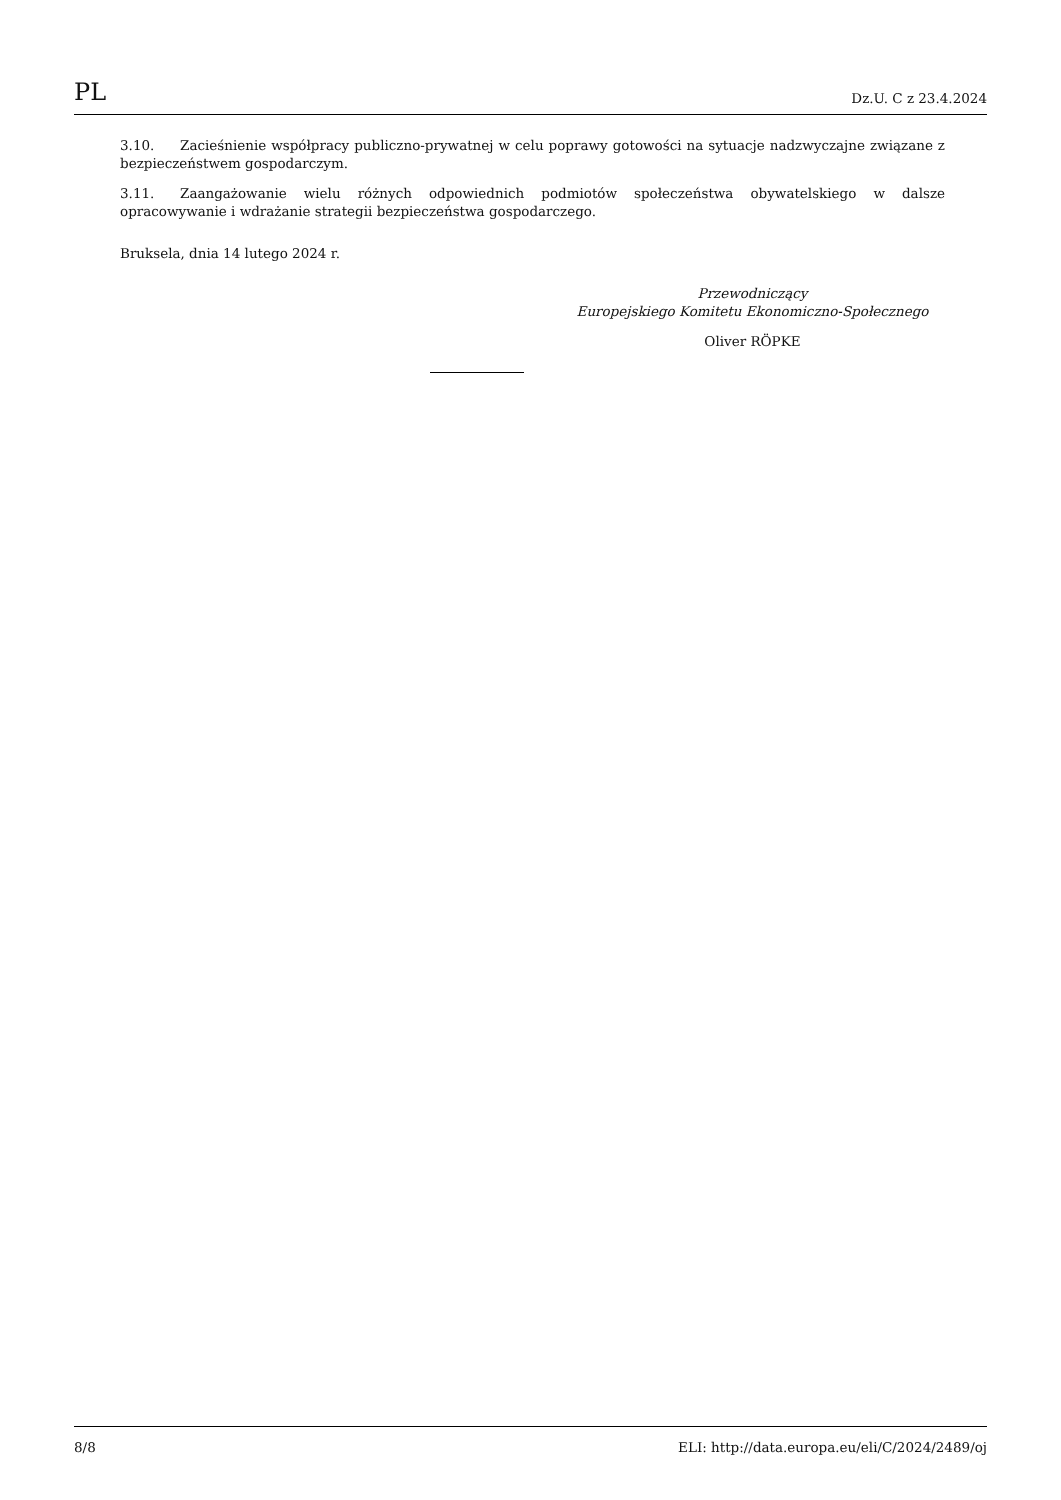PL Dz.U. C z 23.4.2024
3.10. Zacieśnienie współpracy publiczno-prywatnej w celu poprawy gotowości na sytuacje nadzwyczajne związane z bezpieczeństwem gospodarczym.
3.11. Zaangażowanie wielu różnych odpowiednich podmiotów społeczeństwa obywatelskiego w dalsze opracowywanie i wdrażanie strategii bezpieczeństwa gospodarczego.
Bruksela, dnia 14 lutego 2024 r.
Przewodniczący
Europejskiego Komitetu Ekonomiczno-Społecznego
Oliver RÖPKE
8/8 ELI: http://data.europa.eu/eli/C/2024/2489/oj